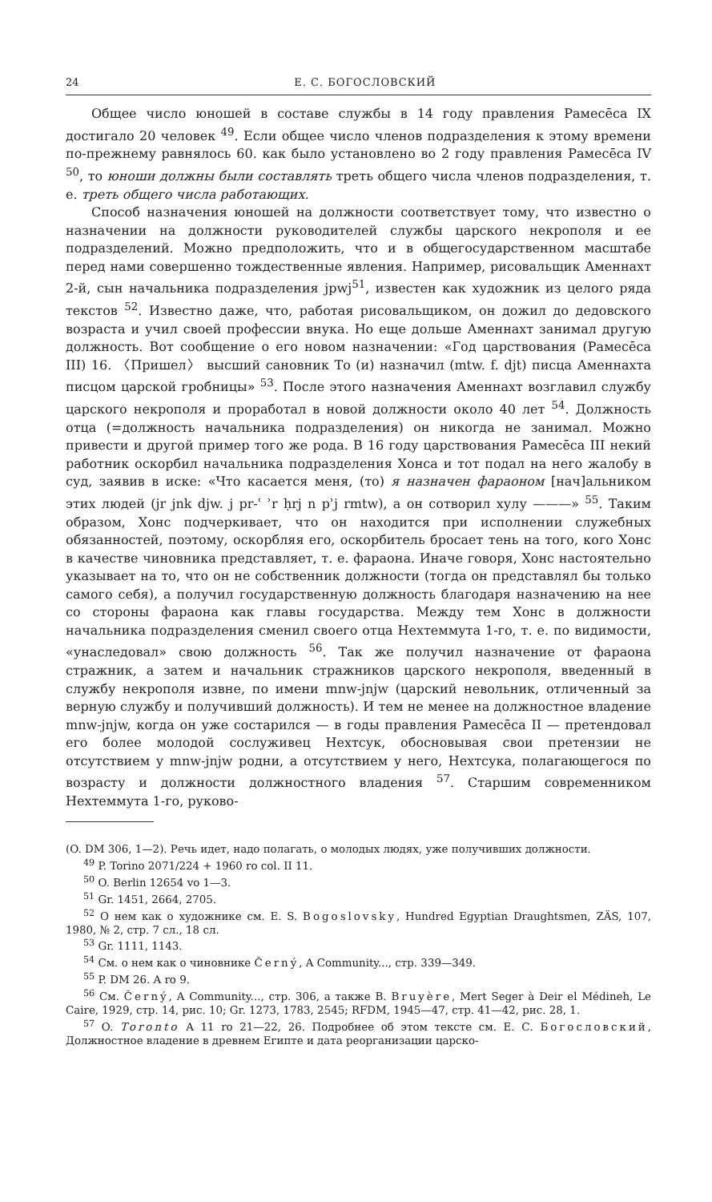24 Е. С. БОГОСЛОВСКИЙ
Общее число юношей в составе службы в 14 году правления Рамесēса IX достигало 20 человек <sup>49</sup>. Если общее число членов подразделения к этому времени по-прежнему равнялось 60. как было установлено во 2 году правления Рамесēса IV <sup>50</sup>, то юноши должны были составлять треть общего числа членов подразделения, т. е. треть общего числа работающих.
Способ назначения юношей на должности соответствует тому, что известно о назначении на должности руководителей службы царского некрополя и ее подразделений. Можно предположить, что и в общегосударственном масштабе перед нами совершенно тождественные явления. Например, рисовальщик Аменнахт 2-й, сын начальника подразделения jpwj<sup>51</sup>, известен как художник из целого ряда текстов <sup>52</sup>. Известно даже, что, работая рисовальщиком, он дожил до дедовского возраста и учил своей профессии внука. Но еще дольше Аменнахт занимал другую должность. Вот сообщение о его новом назначении: «Год царствования (Рамесēса III) 16. 〈Пришел〉 высший сановник То (и) назначил (mtw. f. djt) писца Аменнахта писцом царской гробницы» <sup>53</sup>. После этого назначения Аменнахт возглавил службу царского некрополя и проработал в новой должности около 40 лет <sup>54</sup>. Должность отца (=должность начальника подразделения) он никогда не занимал. Можно привести и другой пример того же рода. В 16 году царствования Рамесēса III некий работник оскорбил начальника подразделения Хонса и тот подал на него жалобу в суд, заявив в иске: «Что касается меня, (то) я назначен фараоном [нач]альником этих людей (jr jnk djw. j pr-ʿ ʾr ḥrj n pʾj rmtw), а он сотворил хулу ———» <sup>55</sup>. Таким образом, Хонс подчеркивает, что он находится при исполнении служебных обязанностей, поэтому, оскорбляя его, оскорбитель бросает тень на того, кого Хонс в качестве чиновника представляет, т. е. фараона. Иначе говоря, Хонс настоятельно указывает на то, что он не собственник должности (тогда он представлял бы только самого себя), а получил государственную должность благодаря назначению на нее со стороны фараона как главы государства. Между тем Хонс в должности начальника подразделения сменил своего отца Нехтеммута 1-го, т. е. по видимости, «унаследовал» свою должность <sup>56</sup>. Так же получил назначение от фараона стражник, а затем и начальник стражников царского некрополя, введенный в службу некрополя извне, по имени mnw-jnjw (царский невольник, отличенный за верную службу и получивший должность). И тем не менее на должностное владение mnw-jnjw, когда он уже состарился — в годы правления Рамесēса II — претендовал его более молодой сослуживец Нехтсук, обосновывая свои претензии не отсутствием у mnw-jnjw родни, а отсутствием у него, Нехтсука, полагающегося по возрасту и должности должностного владения <sup>57</sup>. Старшим современником Нехтеммута 1-го, руково-
(O. DM 306, 1—2). Речь идет, надо полагать, о молодых людях, уже получивших должности.
<sup>49</sup> P. Torino 2071/224 + 1960 ro col. II 11.
<sup>50</sup> O. Berlin 12654 vo 1—3.
<sup>51</sup> Gr. 1451, 2664, 2705.
<sup>52</sup> О нем как о художнике см. E. S. Bogoslovsky, Hundred Egyptian Draughtsmen, ZÄS, 107, 1980, № 2, стр. 7 сл., 18 сл.
<sup>53</sup> Gr. 1111, 1143.
<sup>54</sup> См. о нем как о чиновнике Černý, A Community..., стр. 339—349.
<sup>55</sup> P. DM 26. A ro 9.
<sup>56</sup> См. Černý, A Community..., стр. 306, а также B. Bruyère, Mert Seger à Deir el Médineh, Le Caire, 1929, стр. 14, рис. 10; Gr. 1273, 1783, 2545; RFDM, 1945—47, стр. 41—42, рис. 28, 1.
<sup>57</sup> O. Toronto A 11 ro 21—22, 26. Подробнее об этом тексте см. Е. С. Богословский, Должностное владение в древнем Египте и дата реорганизации царско-